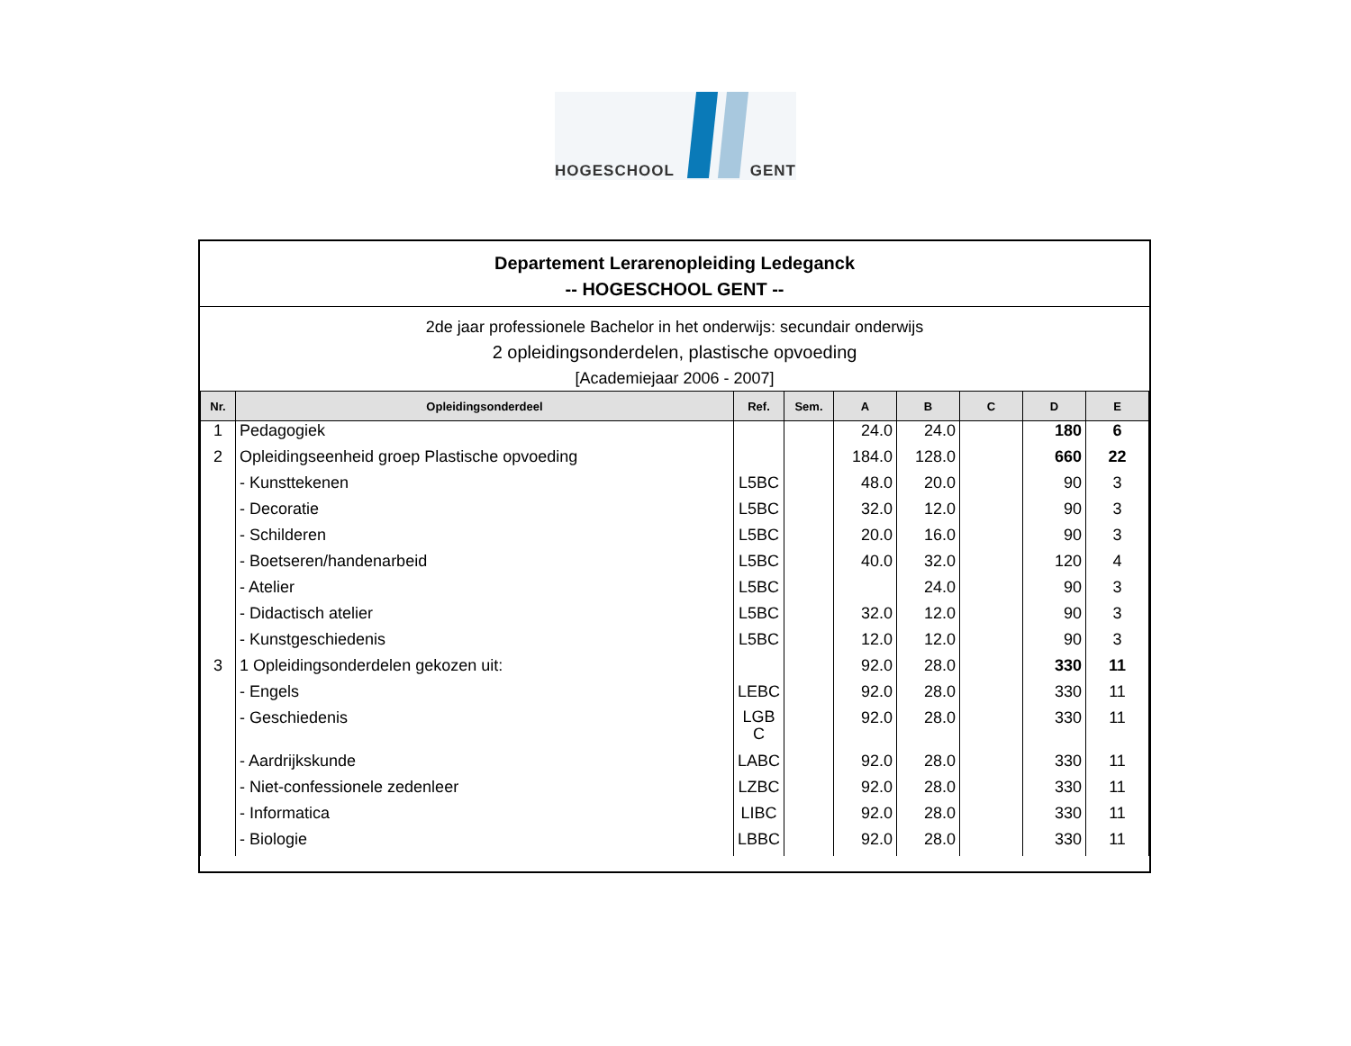HOGESCHOOL GENT
Departement Lerarenopleiding Ledeganck
-- HOGESCHOOL GENT --
2de jaar professionele Bachelor in het onderwijs: secundair onderwijs
2 opleidingsonderdelen, plastische opvoeding
[Academiejaar 2006 - 2007]
| Nr. | Opleidingsonderdeel | Ref. | Sem. | A | B | C | D | E |
| --- | --- | --- | --- | --- | --- | --- | --- | --- |
| 1 | Pedagogiek | | | 24.0 | 24.0 | | 180 | 6 |
| 2 | Opleidingseenheid groep Plastische opvoeding | | | 184.0 | 128.0 | | 660 | 22 |
| | - Kunsttekenen | L5BC | | 48.0 | 20.0 | | 90 | 3 |
| | - Decoratie | L5BC | | 32.0 | 12.0 | | 90 | 3 |
| | - Schilderen | L5BC | | 20.0 | 16.0 | | 90 | 3 |
| | - Boetseren/handenarbeid | L5BC | | 40.0 | 32.0 | | 120 | 4 |
| | - Atelier | L5BC | | | 24.0 | | 90 | 3 |
| | - Didactisch atelier | L5BC | | 32.0 | 12.0 | | 90 | 3 |
| | - Kunstgeschiedenis | L5BC | | 12.0 | 12.0 | | 90 | 3 |
| 3 | 1 Opleidingsonderdelen gekozen uit: | | | 92.0 | 28.0 | | 330 | 11 |
| | - Engels | LEBC | | 92.0 | 28.0 | | 330 | 11 |
| | - Geschiedenis | LGB C | | 92.0 | 28.0 | | 330 | 11 |
| | - Aardrijkskunde | LABC | | 92.0 | 28.0 | | 330 | 11 |
| | - Niet-confessionele zedenleer | LZBC | | 92.0 | 28.0 | | 330 | 11 |
| | - Informatica | LIBC | | 92.0 | 28.0 | | 330 | 11 |
| | - Biologie | LBBC | | 92.0 | 28.0 | | 330 | 11 |